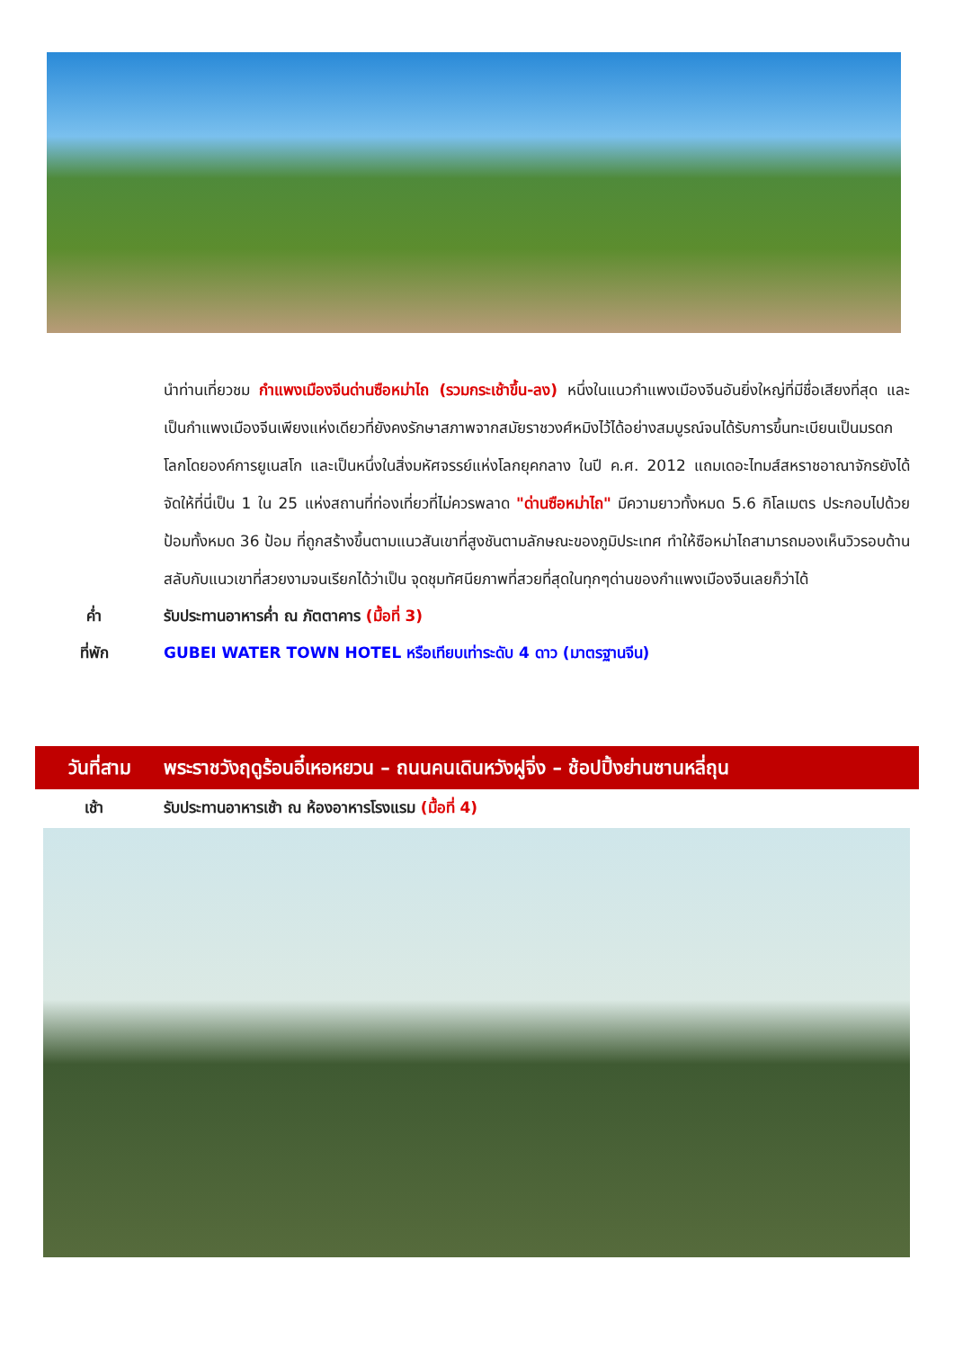นำท่านเที่ยวชม กำแพงเมืองจีนด่านซือหม่าไถ (รวมกระเช้าขึ้น-ลง) หนึ่งในแนวกำแพงเมืองจีนอันยิ่งใหญ่ที่มีชื่อเสียงที่สุด และเป็นกำแพงเมืองจีนเพียงแห่งเดียวที่ยังคงรักษาสภาพจากสมัยราชวงศ์หมิงไว้ได้อย่างสมบูรณ์จนได้รับการขึ้นทะเบียนเป็นมรดกโลกโดยองค์การยูเนสโก และเป็นหนึ่งในสิ่งมหัศจรรย์แห่งโลกยุคกลาง ในปี ค.ศ. 2012 แถมเดอะไทมส์สหราชอาณาจักรยังได้จัดให้ที่นี่เป็น 1 ใน 25 แห่งสถานที่ท่องเที่ยวที่ไม่ควรพลาด "ด่านซือหม่าไถ" มีความยาวทั้งหมด 5.6 กิโลเมตร ประกอบไปด้วยป้อมทั้งหมด 36 ป้อม ที่ถูกสร้างขึ้นตามแนวสันเขาที่สูงชันตามลักษณะของภูมิประเทศ ทำให้ซือหม่าไถสามารถมองเห็นวิวรอบด้าน สลับกับแนวเขาที่สวยงามจนเรียกได้ว่าเป็น จุดชุมทัศนียภาพที่สวยที่สุดในทุกๆด่านของกำแพงเมืองจีนเลยก็ว่าได้
ค่ำ รับประทานอาหารค่ำ ณ ภัตตาคาร (มื้อที่ 3)
ที่พัก GUBEI WATER TOWN HOTEL หรือเทียบเท่าระดับ 4 ดาว (มาตรฐานจีน)
วันที่สาม พระราชวังฤดูร้อนอี๋เหอหยวน – ถนนคนเดินหวังฝูจิ่ง – ช้อปปิ้งย่านซานหลี่ถุน
เช้า รับประทานอาหารเช้า ณ ห้องอาหารโรงแรม (มื้อที่ 4)